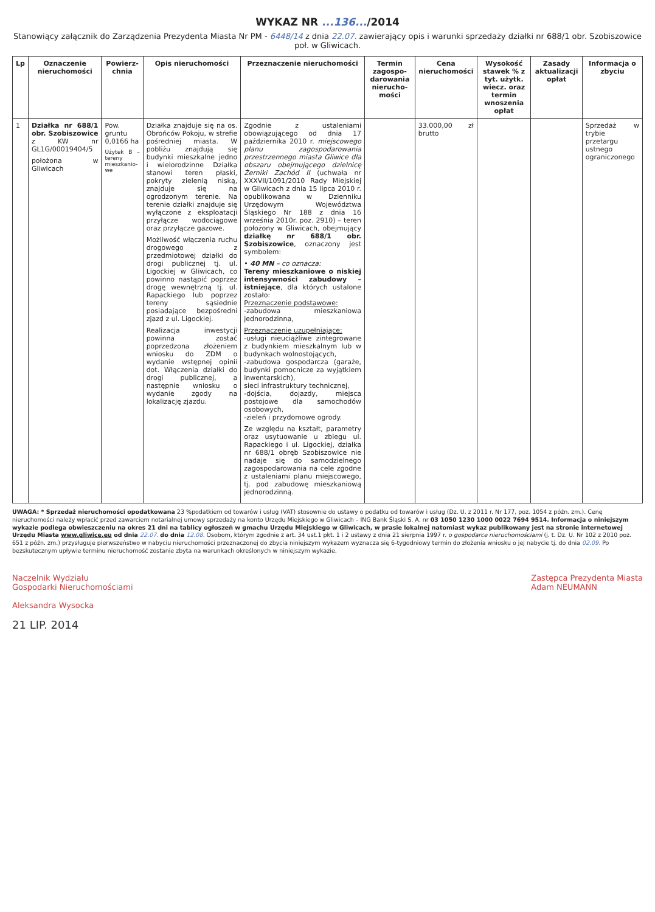WYKAZ NR ...136.../2014
Stanowiący załącznik do Zarządzenia Prezydenta Miasta Nr PM - 6448/14 z dnia 22.07. zawierający opis i warunki sprzedaży działki nr 688/1 obr. Szobiszowice poł. w Gliwicach.
| Lp | Oznaczenie nieruchomości | Powierz-chnia | Opis nieruchomości | Przeznaczenie nieruchomości | Termin zagospo-darowania nierucho-mości | Cena nieruchomości | Wysokość stawek % z tyt. użytk. wiecz. oraz termin wnoszenia opłat | Zasady aktualizacji opłat | Informacja o zbyciu |
| --- | --- | --- | --- | --- | --- | --- | --- | --- | --- |
| 1 | Działka nr 688/1 obr. Szobiszowice z KW nr GL1G/00019404/5 położona w Gliwicach | Pow. gruntu 0,0166 ha Użytek B – tereny mieszkanio-we | Działka znajduje się na os. Obrońców Pokoju, w strefie pośredniej miasta. W pobliżu znajdują się budynki mieszkalne jedno i wielorodzinne Działka stanowi teren płaski, pokryty zielenią niską, znajduje się na ogrodzonym terenie. Na terenie działki znajduje się wyłączone z eksploatacji przyłącze wodociągowe oraz przyłącze gazowe. Możliwość włączenia ruchu drogowego z przedmiotowej działki do drogi publicznej tj. ul. Ligockiej w Gliwicach, co powinno nastąpić poprzez drogę wewnętrzną tj. ul. Rapackiego lub poprzez tereny sąsiednie posiadające bezpośredni zjazd z ul. Ligockiej. Realizacja inwestycji powinna zostać poprzedzona złożeniem wniosku do ZDM o wydanie wstępnej opinii dot. Włączenia działki do drogi publicznej, a następnie wniosku o wydanie zgody na lokalizację zjazdu. | Zgodnie z ustaleniami obowiązującego od dnia 17 października 2010 r. miejscowego planu zagospodarowania przestrzennego miasta Gliwice dla obszaru obejmującego dzielnicę Żerniki Zachód II (uchwała nr XXXVII/1091/2010 Rady Miejskiej w Gliwicach z dnia 15 lipca 2010 r. opublikowana w Dzienniku Urzędowym Województwa Śląskiego Nr 188 z dnia 16 września 2010r. poz. 2910) – teren położony w Gliwicach, obejmujący działkę nr 688/1 obr. Szobiszowice , oznaczony jest symbolem: • 40 MN – co oznacza: Tereny mieszkaniowe o niskiej intensywności zabudowy – istniejące , dla których ustalone zostało: Przeznaczenie podstawowe: -zabudowa mieszkaniowa jednorodzinna, Przeznaczenie uzupełniające: -usługi nieuciążliwe zintegrowane z budynkiem mieszkalnym lub w budynkach wolnostojących, -zabudowa gospodarcza (garaże, budynki pomocnicze za wyjątkiem inwentarskich), sieci infrastruktury technicznej, -dojścia, dojazdy, miejsca postojowe dla samochodów osobowych, -zieleń i przydomowe ogrody. Ze względu na kształt, parametry oraz usytuowanie u zbiegu ul. Rapackiego i ul. Ligockiej, działka nr 688/1 obręb Szobiszowice nie nadaje się do samodzielnego zagospodarowania na cele zgodne z ustaleniami planu miejscowego, tj. pod zabudowę mieszkaniową jednorodzinną. | | 33.000,00 zł brutto | | | Sprzedaż w trybie przetargu ustnego ograniczonego |
UWAGA: * Sprzedaż nieruchomości opodatkowana 23 %podatkiem od towarów i usług (VAT) stosownie do ustawy o podatku od towarów i usług (Dz. U. z 2011 r. Nr 177, poz. 1054 z późn. zm.). Cenę nieruchomości należy wpłacić przed zawarciem notarialnej umowy sprzedaży na konto Urzędu Miejskiego w Gliwicach – ING Bank Śląski S. A. nr 03 1050 1230 1000 0022 7694 9514. Informacja o niniejszym wykazie podlega obwieszczeniu na okres 21 dni na tablicy ogłoszeń w gmachu Urzędu Miejskiego w Gliwicach, w prasie lokalnej natomiast wykaz publikowany jest na stronie internetowej Urzędu Miasta www.gliwice.eu od dnia 22.07. do dnia 12.08. Osobom, którym zgodnie z art. 34 ust.1 pkt. 1 i 2 ustawy z dnia 21 sierpnia 1997 r. o gospodarce nieruchomościami (j. t. Dz. U. Nr 102 z 2010 poz. 651 z późn. zm.) przysługuje pierwszeństwo w nabyciu nieruchomości przeznaczonej do zbycia niniejszym wykazem wyznacza się 6-tygodniowy termin do złożenia wniosku o jej nabycie tj. do dnia 02.09. Po bezskutecznym upływie terminu nieruchomość zostanie zbyta na warunkach określonych w niniejszym wykazie.
Naczelnik Wydziału
Gospodarki Nieruchomościami
Aleksandra Wysocka
Zastępca Prezydenta Miasta
Adam NEUMANN
21 LIP. 2014